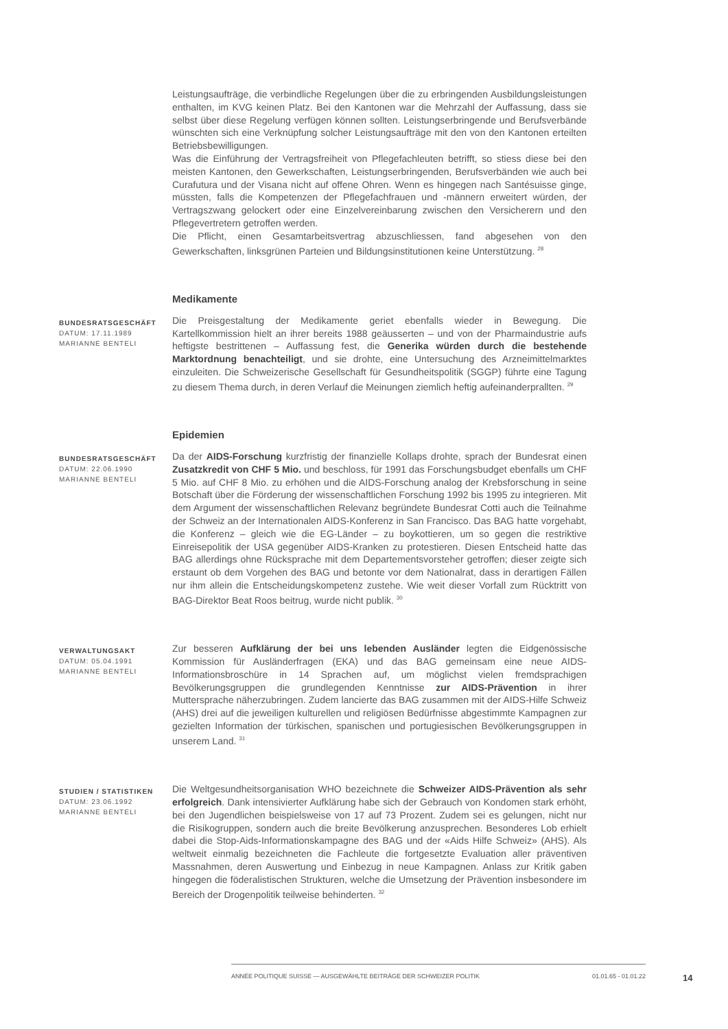Leistungsaufträge, die verbindliche Regelungen über die zu erbringenden Ausbildungsleistungen enthalten, im KVG keinen Platz. Bei den Kantonen war die Mehrzahl der Auffassung, dass sie selbst über diese Regelung verfügen können sollten. Leistungserbringende und Berufsverbände wünschten sich eine Verknüpfung solcher Leistungsaufträge mit den von den Kantonen erteilten Betriebsbewilligungen.
Was die Einführung der Vertragsfreiheit von Pflegefachleuten betrifft, so stiess diese bei den meisten Kantonen, den Gewerkschaften, Leistungserbringenden, Berufsverbänden wie auch bei Curafutura und der Visana nicht auf offene Ohren. Wenn es hingegen nach Santésuisse ginge, müssten, falls die Kompetenzen der Pflegefachfrauen und -männern erweitert würden, der Vertragszwang gelockert oder eine Einzelvereinbarung zwischen den Versicherern und den Pflegevertretern getroffen werden.
Die Pflicht, einen Gesamtarbeitsvertrag abzuschliessen, fand abgesehen von den Gewerkschaften, linksgrünen Parteien und Bildungsinstitutionen keine Unterstützung. <sup>28</sup>
Medikamente
BUNDESRATSGESCHÄFT
DATUM: 17.11.1989
MARIANNE BENTELI
Die Preisgestaltung der Medikamente geriet ebenfalls wieder in Bewegung. Die Kartellkommission hielt an ihrer bereits 1988 geäusserten – und von der Pharmaindustrie aufs heftigste bestrittenen – Auffassung fest, die Generika würden durch die bestehende Marktordnung benachteiligt, und sie drohte, eine Untersuchung des Arzneimittelmarktes einzuleiten. Die Schweizerische Gesellschaft für Gesundheitspolitik (SGGP) führte eine Tagung zu diesem Thema durch, in deren Verlauf die Meinungen ziemlich heftig aufeinanderprallten. <sup>29</sup>
Epidemien
BUNDESRATSGESCHÄFT
DATUM: 22.06.1990
MARIANNE BENTELI
Da der AIDS-Forschung kurzfristig der finanzielle Kollaps drohte, sprach der Bundesrat einen Zusatzkredit von CHF 5 Mio. und beschloss, für 1991 das Forschungsbudget ebenfalls um CHF 5 Mio. auf CHF 8 Mio. zu erhöhen und die AIDS-Forschung analog der Krebsforschung in seine Botschaft über die Förderung der wissenschaftlichen Forschung 1992 bis 1995 zu integrieren. Mit dem Argument der wissenschaftlichen Relevanz begründete Bundesrat Cotti auch die Teilnahme der Schweiz an der Internationalen AIDS-Konferenz in San Francisco. Das BAG hatte vorgehabt, die Konferenz – gleich wie die EG-Länder – zu boykottieren, um so gegen die restriktive Einreisepolitik der USA gegenüber AIDS-Kranken zu protestieren. Diesen Entscheid hatte das BAG allerdings ohne Rücksprache mit dem Departementsvorsteher getroffen; dieser zeigte sich erstaunt ob dem Vorgehen des BAG und betonte vor dem Nationalrat, dass in derartigen Fällen nur ihm allein die Entscheidungskompetenz zustehe. Wie weit dieser Vorfall zum Rücktritt von BAG-Direktor Beat Roos beitrug, wurde nicht publik. <sup>30</sup>
VERWALTUNGSAKT
DATUM: 05.04.1991
MARIANNE BENTELI
Zur besseren Aufklärung der bei uns lebenden Ausländer legten die Eidgenössische Kommission für Ausländerfragen (EKA) und das BAG gemeinsam eine neue AIDS-Informationsbroschüre in 14 Sprachen auf, um möglichst vielen fremdsprachigen Bevölkerungsgruppen die grundlegenden Kenntnisse zur AIDS-Prävention in ihrer Muttersprache näherzubringen. Zudem lancierte das BAG zusammen mit der AIDS-Hilfe Schweiz (AHS) drei auf die jeweiligen kulturellen und religiösen Bedürfnisse abgestimmte Kampagnen zur gezielten Information der türkischen, spanischen und portugiesischen Bevölkerungsgruppen in unserem Land. <sup>31</sup>
STUDIEN / STATISTIKEN
DATUM: 23.06.1992
MARIANNE BENTELI
Die Weltgesundheitsorganisation WHO bezeichnete die Schweizer AIDS-Prävention als sehr erfolgreich. Dank intensivierter Aufklärung habe sich der Gebrauch von Kondomen stark erhöht, bei den Jugendlichen beispielsweise von 17 auf 73 Prozent. Zudem sei es gelungen, nicht nur die Risikogruppen, sondern auch die breite Bevölkerung anzusprechen. Besonderes Lob erhielt dabei die Stop-Aids-Informationskampagne des BAG und der «Aids Hilfe Schweiz» (AHS). Als weltweit einmalig bezeichneten die Fachleute die fortgesetzte Evaluation aller präventiven Massnahmen, deren Auswertung und Einbezug in neue Kampagnen. Anlass zur Kritik gaben hingegen die föderalistischen Strukturen, welche die Umsetzung der Prävention insbesondere im Bereich der Drogenpolitik teilweise behinderten. <sup>32</sup>
ANNÉE POLITIQUE SUISSE — AUSGEWÄHLTE BEITRÄGE DER SCHWEIZER POLITIK 01.01.65 - 01.01.22
14